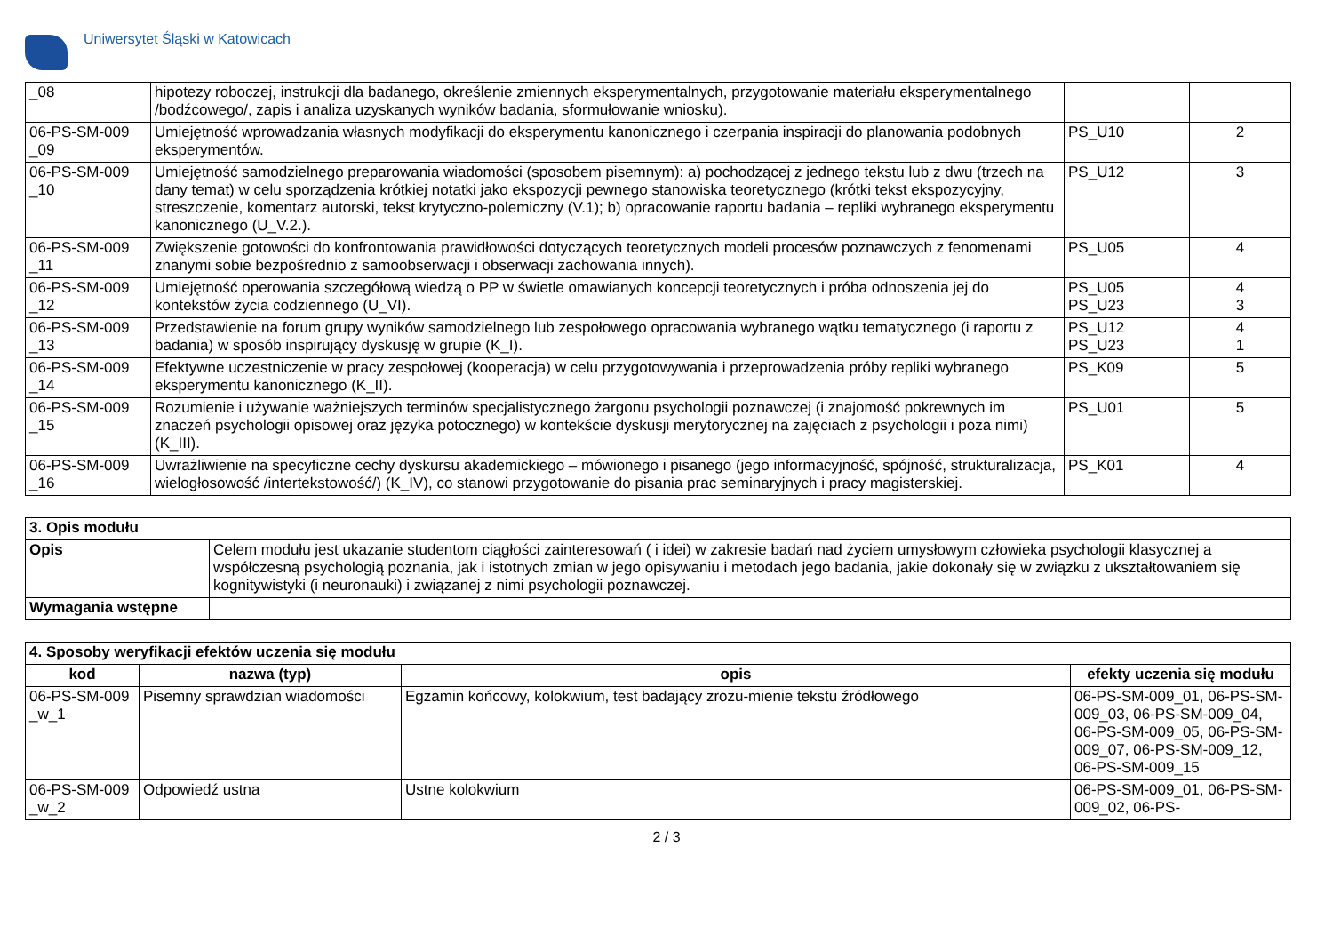Uniwersytet Śląski w Katowicach
| _08 | hipotezy roboczej, instrukcji dla badanego, określenie zmiennych eksperymentalnych, przygotowanie materiału eksperymentalnego /bodźcowego/, zapis i analiza uzyskanych wyników badania, sformułowanie wniosku). | | |
| 06-PS-SM-009 _09 | Umiejętność wprowadzania własnych modyfikacji do eksperymentu kanonicznego i czerpania inspiracji do planowania podobnych eksperymentów. | PS_U10 | 2 |
| 06-PS-SM-009 _10 | Umiejętność samodzielnego preparowania wiadomości (sposobem pisemnym): a) pochodzącej z jednego tekstu lub z dwu (trzech na dany temat) w celu sporządzenia krótkiej notatki jako ekspozycji pewnego stanowiska teoretycznego (krótki tekst ekspozycyjny, streszczenie, komentarz autorski, tekst krytyczno-polemiczny (V.1); b) opracowanie raportu badania – repliki wybranego eksperymentu kanonicznego (U_V.2.). | PS_U12 | 3 |
| 06-PS-SM-009 _11 | Zwiększenie gotowości do konfrontowania prawidłowości dotyczących teoretycznych modeli procesów poznawczych z fenomenami znanymi sobie bezpośrednio z samoobserwacji i obserwacji zachowania innych). | PS_U05 | 4 |
| 06-PS-SM-009 _12 | Umiejętność operowania szczegółową wiedzą o PP w świetle omawianych koncepcji teoretycznych i próba odnoszenia jej do kontekstów życia codziennego (U_VI). | PS_U05 PS_U23 | 4 3 |
| 06-PS-SM-009 _13 | Przedstawienie na forum grupy wyników samodzielnego lub zespołowego opracowania wybranego wątku tematycznego (i raportu z badania) w sposób inspirujący dyskusję w grupie (K_I). | PS_U12 PS_U23 | 4 1 |
| 06-PS-SM-009 _14 | Efektywne uczestniczenie w pracy zespołowej (kooperacja) w celu przygotowywania i przeprowadzenia próby repliki wybranego eksperymentu kanonicznego (K_II). | PS_K09 | 5 |
| 06-PS-SM-009 _15 | Rozumienie i używanie ważniejszych terminów specjalistycznego żargonu psychologii poznawczej (i znajomość pokrewnych im znaczeń psychologii opisowej oraz języka potocznego) w kontekście dyskusji merytorycznej na zajęciach z psychologii i poza nimi) (K_III). | PS_U01 | 5 |
| 06-PS-SM-009 _16 | Uwrażliwienie na specyficzne cechy dyskursu akademickiego – mówionego i pisanego (jego informacyjność, spójność, strukturalizacja, wielogłosowość /intertekstowość/) (K_IV), co stanowi przygotowanie do pisania prac seminaryjnych i pracy magisterskiej. | PS_K01 | 4 |
| 3. Opis modułu | |
| Opis | Celem modułu jest ukazanie studentom ciągłości zainteresowań ( i idei) w zakresie badań nad życiem umysłowym człowieka psychologii klasycznej a współczesną psychologią poznania, jak i istotnych zmian w jego opisywaniu i metodach jego badania, jakie dokonały się w związku z ukształtowaniem się kognitywistyki (i neuronauki) i związanej z nimi psychologii poznawczej. |
| Wymagania wstępne | |
| 4. Sposoby weryfikacji efektów uczenia się modułu | | | |
| kod | nazwa (typ) | opis | efekty uczenia się modułu |
| 06-PS-SM-009 _w_1 | Pisemny sprawdzian wiadomości | Egzamin końcowy, kolokwium, test badający zrozu-mienie tekstu źródłowego | 06-PS-SM-009_01, 06-PS-SM-009_03, 06-PS-SM-009_04, 06-PS-SM-009_05, 06-PS-SM-009_07, 06-PS-SM-009_12, 06-PS-SM-009_15 |
| 06-PS-SM-009 _w_2 | Odpowiedź ustna | Ustne kolokwium | 06-PS-SM-009_01, 06-PS-SM-009_02, 06-PS- |
2 / 3